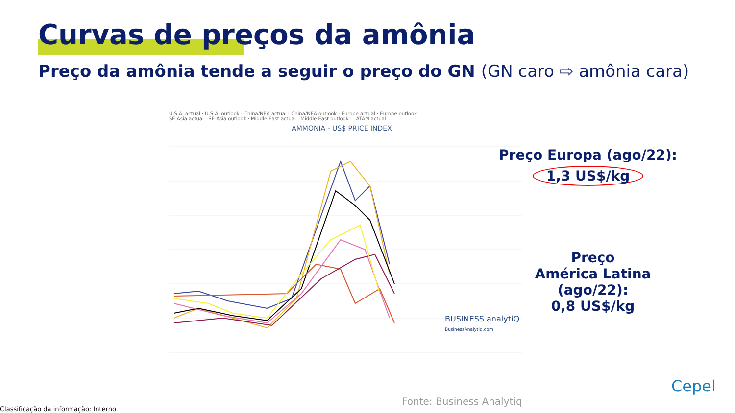Curvas de preços da amônia
Preço da amônia tende a seguir o preço do GN (GN caro ⇨ amônia cara)
U.S.A. actual · U.S.A. outlook · China/NEA actual · China/NEA outlook · Europe actual · Europe outlook
SE Asia actual · SE Asia outlook · Middle East actual · Middle East outlook · LATAM actual
AMMONIA - US$ PRICE INDEX
BUSINESS analytiQ
BusinessAnalytiq.com
Preço Europa (ago/22):
1,3 US$/kg
Preço
América Latina
(ago/22):
0,8 US$/kg
Cepel
Fonte: Business Analytiq
Classificação da informação: Interno